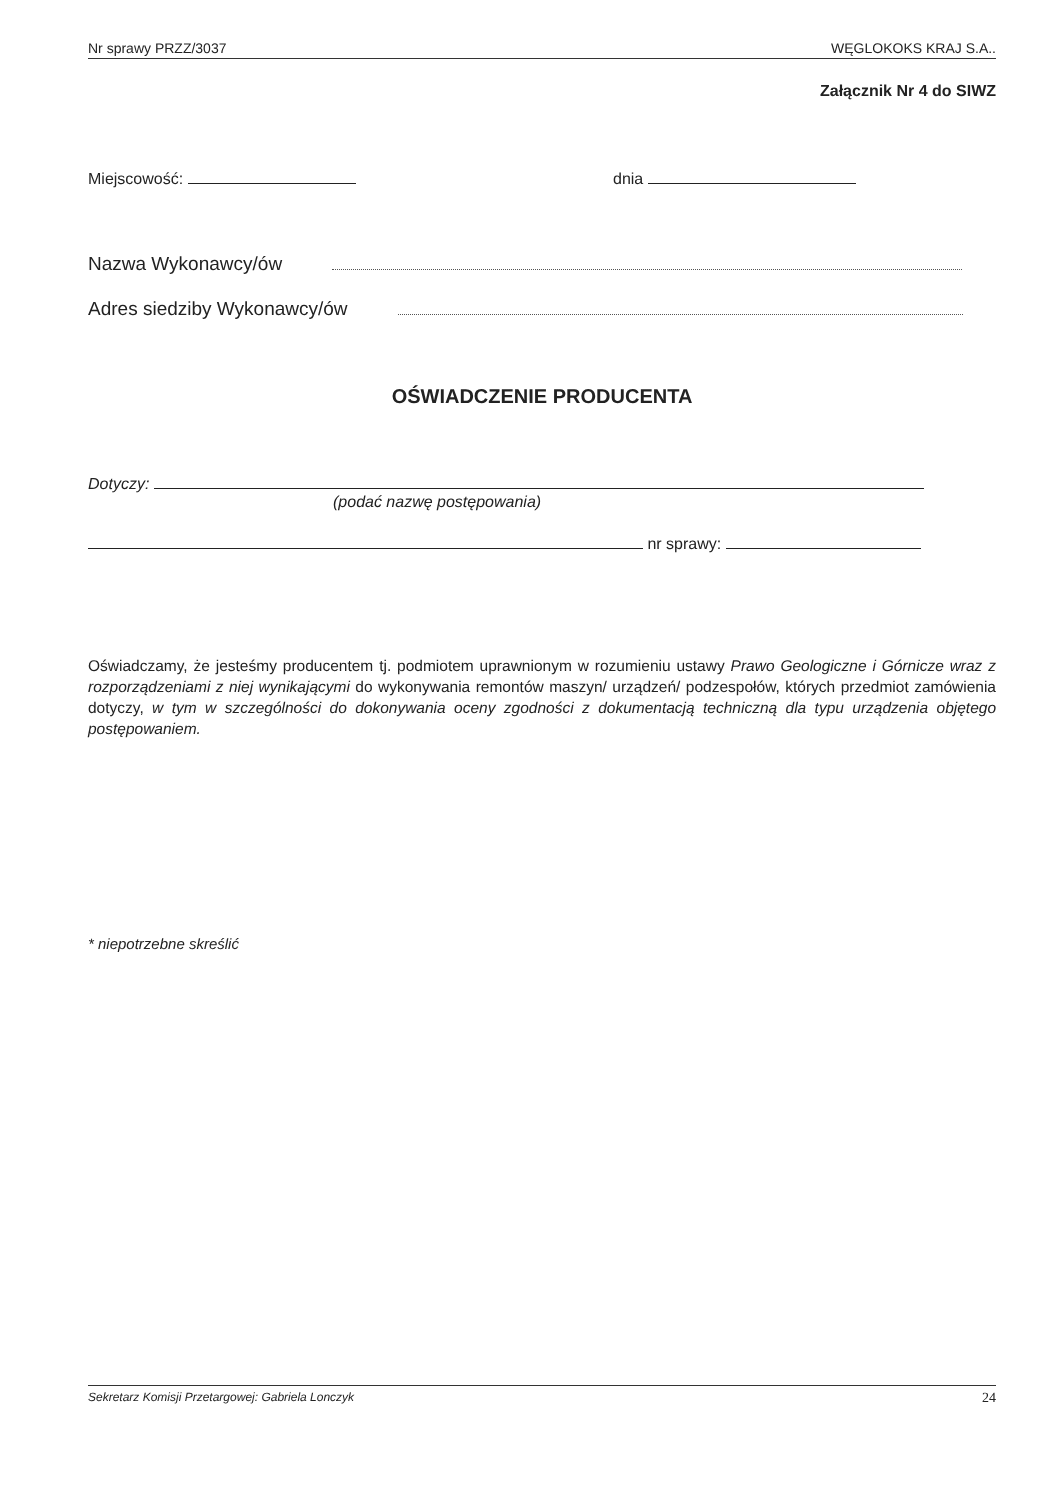Nr sprawy PRZZ/3037 WĘGLOKOKS KRAJ S.A..
Załącznik Nr 4 do SIWZ
Miejscowość: dnia
Nazwa Wykonawcy/ów
Adres siedziby Wykonawcy/ów
OŚWIADCZENIE PRODUCENTA
Dotyczy:
(podać nazwę postępowania)
nr sprawy:
Oświadczamy, że jesteśmy producentem tj. podmiotem uprawnionym w rozumieniu ustawy Prawo Geologiczne i Górnicze wraz z rozporządzeniami z niej wynikającymi do wykonywania remontów maszyn/ urządzeń/ podzespołów, których przedmiot zamówienia dotyczy, w tym w szczególności do dokonywania oceny zgodności z dokumentacją techniczną dla typu urządzenia objętego postępowaniem.
* niepotrzebne skreślić
Sekretarz Komisji Przetargowej: Gabriela Lonczyk 24